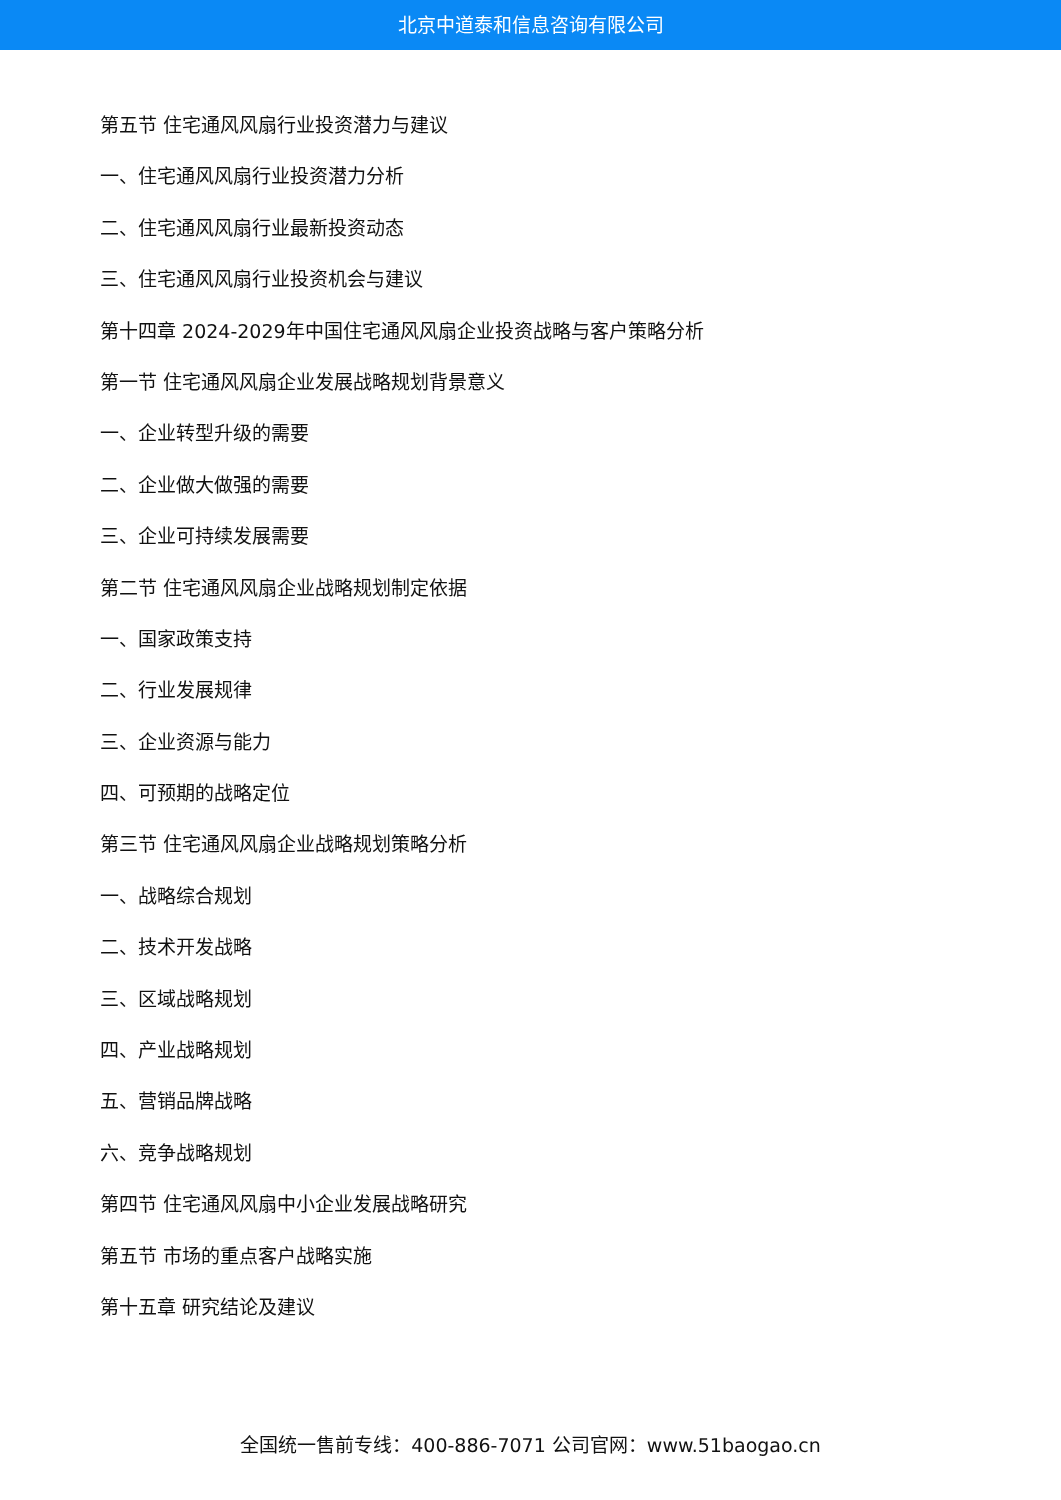北京中道泰和信息咨询有限公司
第五节 住宅通风风扇行业投资潜力与建议
一、住宅通风风扇行业投资潜力分析
二、住宅通风风扇行业最新投资动态
三、住宅通风风扇行业投资机会与建议
第十四章 2024-2029年中国住宅通风风扇企业投资战略与客户策略分析
第一节 住宅通风风扇企业发展战略规划背景意义
一、企业转型升级的需要
二、企业做大做强的需要
三、企业可持续发展需要
第二节 住宅通风风扇企业战略规划制定依据
一、国家政策支持
二、行业发展规律
三、企业资源与能力
四、可预期的战略定位
第三节 住宅通风风扇企业战略规划策略分析
一、战略综合规划
二、技术开发战略
三、区域战略规划
四、产业战略规划
五、营销品牌战略
六、竞争战略规划
第四节 住宅通风风扇中小企业发展战略研究
第五节 市场的重点客户战略实施
第十五章 研究结论及建议
全国统一售前专线：400-886-7071 公司官网：www.51baogao.cn